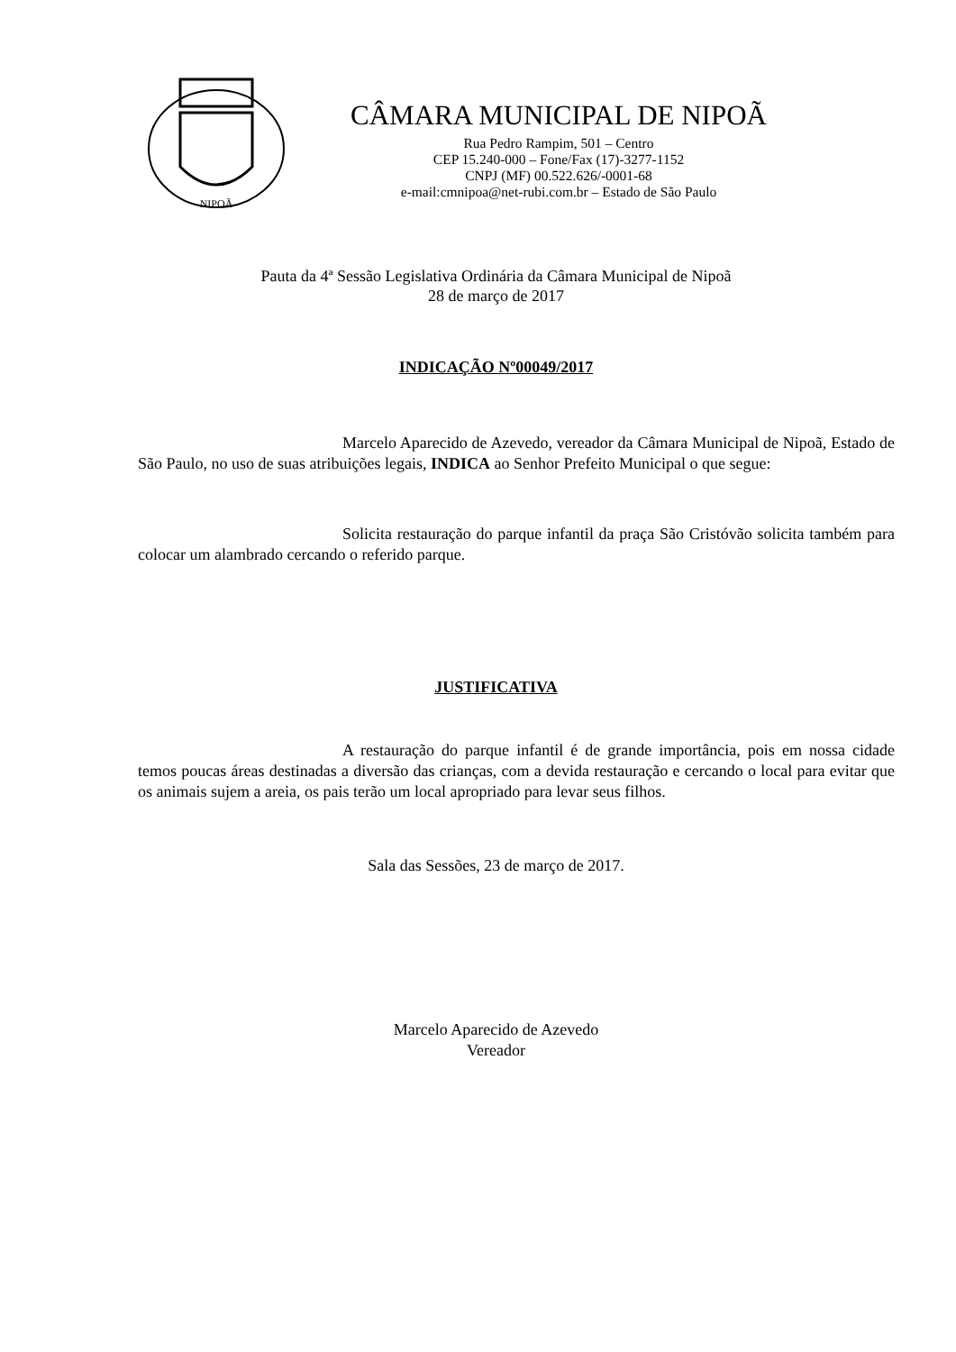NIPOÃ
CÂMARA MUNICIPAL DE NIPOÃ
Rua Pedro Rampim, 501 – Centro
CEP 15.240-000 – Fone/Fax (17)-3277-1152
CNPJ (MF) 00.522.626/-0001-68
e-mail:cmnipoa@net-rubi.com.br – Estado de São Paulo
Pauta da 4ª Sessão Legislativa Ordinária da Câmara Municipal de Nipoã
28 de março de 2017
INDICAÇÃO Nº00049/2017
Marcelo Aparecido de Azevedo, vereador da Câmara Municipal de Nipoã, Estado de São Paulo, no uso de suas atribuições legais, INDICA ao Senhor Prefeito Municipal o que segue:
Solicita restauração do parque infantil da praça São Cristóvão solicita também para colocar um alambrado cercando o referido parque.
JUSTIFICATIVA
A restauração do parque infantil é de grande importância, pois em nossa cidade temos poucas áreas destinadas a diversão das crianças, com a devida restauração e cercando o local para evitar que os animais sujem a areia, os pais terão um local apropriado para levar seus filhos.
Sala das Sessões, 23 de março de 2017.
Marcelo Aparecido de Azevedo
Vereador